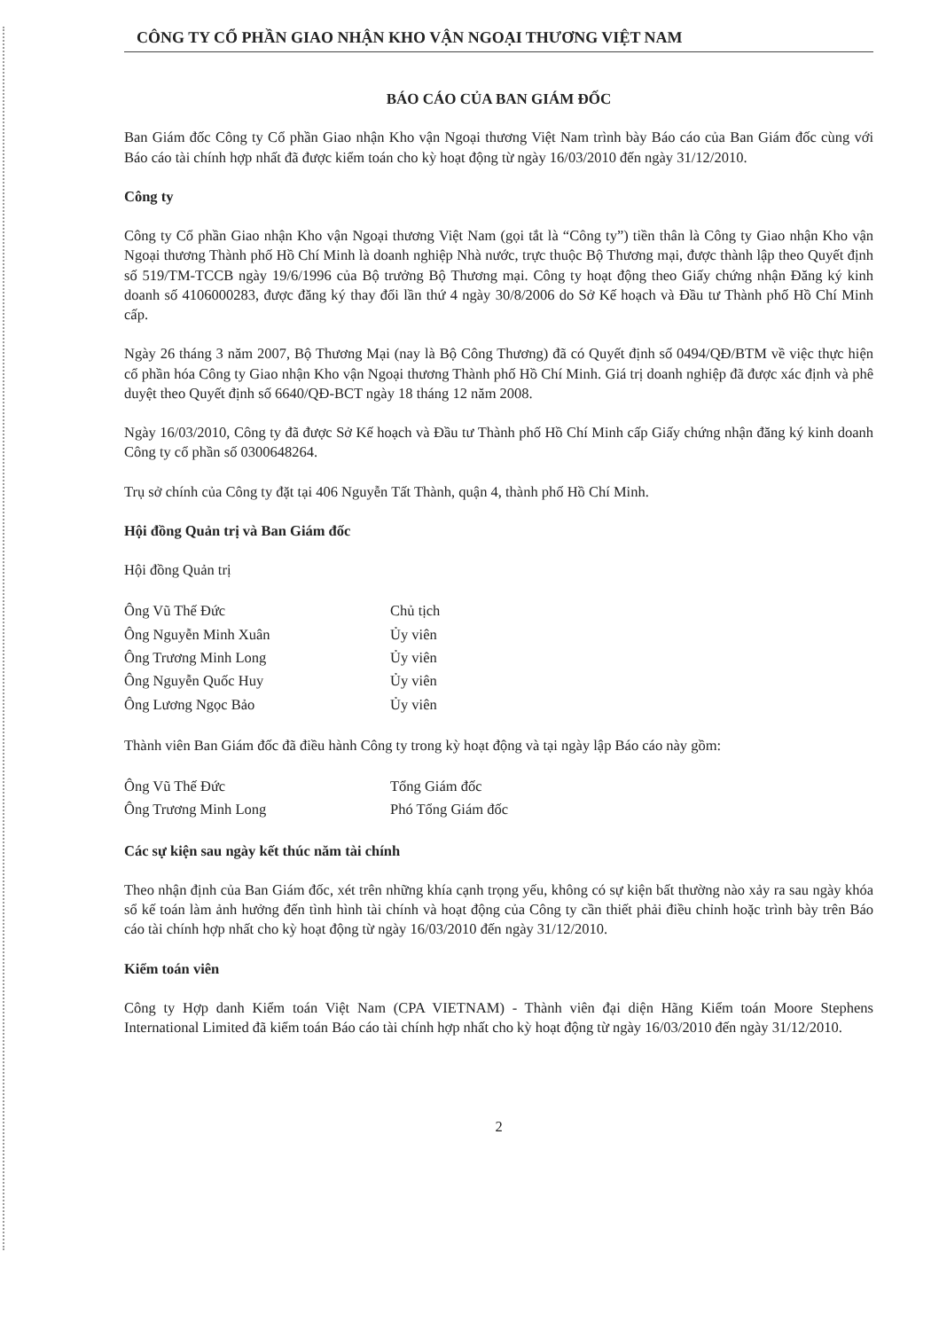CÔNG TY CỔ PHẦN GIAO NHẬN KHO VẬN NGOẠI THƯƠNG VIỆT NAM
BÁO CÁO CỦA BAN GIÁM ĐỐC
Ban Giám đốc Công ty Cổ phần Giao nhận Kho vận Ngoại thương Việt Nam trình bày Báo cáo của Ban Giám đốc cùng với Báo cáo tài chính hợp nhất đã được kiểm toán cho kỳ hoạt động từ ngày 16/03/2010 đến ngày 31/12/2010.
Công ty
Công ty Cổ phần Giao nhận Kho vận Ngoại thương Việt Nam (gọi tắt là “Công ty”) tiền thân là Công ty Giao nhận Kho vận Ngoại thương Thành phố Hồ Chí Minh là doanh nghiệp Nhà nước, trực thuộc Bộ Thương mại, được thành lập theo Quyết định số 519/TM-TCCB ngày 19/6/1996 của Bộ trưởng Bộ Thương mại. Công ty hoạt động theo Giấy chứng nhận Đăng ký kinh doanh số 4106000283, được đăng ký thay đổi lần thứ 4 ngày 30/8/2006 do Sở Kế hoạch và Đầu tư Thành phố Hồ Chí Minh cấp.
Ngày 26 tháng 3 năm 2007, Bộ Thương Mại (nay là Bộ Công Thương) đã có Quyết định số 0494/QĐ/BTM về việc thực hiện cổ phần hóa Công ty Giao nhận Kho vận Ngoại thương Thành phố Hồ Chí Minh. Giá trị doanh nghiệp đã được xác định và phê duyệt theo Quyết định số 6640/QĐ-BCT ngày 18 tháng 12 năm 2008.
Ngày 16/03/2010, Công ty đã được Sở Kế hoạch và Đầu tư Thành phố Hồ Chí Minh cấp Giấy chứng nhận đăng ký kinh doanh Công ty cổ phần số 0300648264.
Trụ sở chính của Công ty đặt tại 406 Nguyễn Tất Thành, quận 4, thành phố Hồ Chí Minh.
Hội đồng Quản trị và Ban Giám đốc
Hội đồng Quản trị
| Ông Vũ Thế Đức | Chủ tịch |
| Ông Nguyễn Minh Xuân | Ủy viên |
| Ông Trương Minh Long | Ủy viên |
| Ông Nguyễn Quốc Huy | Ủy viên |
| Ông Lương Ngọc Bảo | Ủy viên |
Thành viên Ban Giám đốc đã điều hành Công ty trong kỳ hoạt động và tại ngày lập Báo cáo này gồm:
| Ông Vũ Thế Đức | Tổng Giám đốc |
| Ông Trương Minh Long | Phó Tổng Giám đốc |
Các sự kiện sau ngày kết thúc năm tài chính
Theo nhận định của Ban Giám đốc, xét trên những khía cạnh trọng yếu, không có sự kiện bất thường nào xảy ra sau ngày khóa sổ kế toán làm ảnh hưởng đến tình hình tài chính và hoạt động của Công ty cần thiết phải điều chỉnh hoặc trình bày trên Báo cáo tài chính hợp nhất cho kỳ hoạt động từ ngày 16/03/2010 đến ngày 31/12/2010.
Kiểm toán viên
Công ty Hợp danh Kiểm toán Việt Nam (CPA VIETNAM) - Thành viên đại diện Hãng Kiểm toán Moore Stephens International Limited đã kiểm toán Báo cáo tài chính hợp nhất cho kỳ hoạt động từ ngày 16/03/2010 đến ngày 31/12/2010.
2